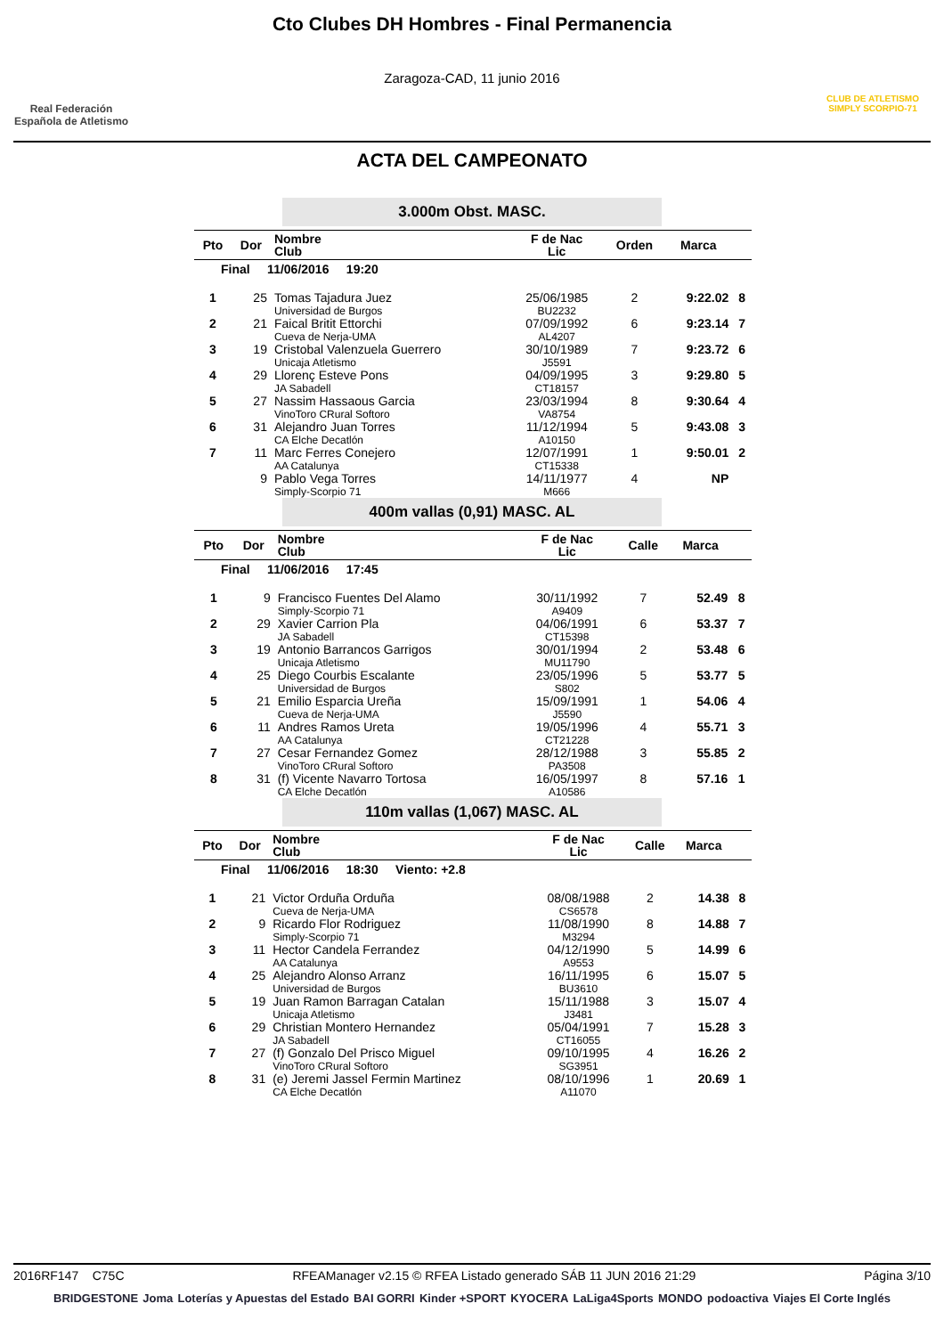Real Federación
Española de Atletismo
Cto Clubes DH Hombres - Final Permanencia
Zaragoza-CAD, 11 junio 2016
CLUB DE ATLETISMO
SIMPLY SCORPIO-71
ACTA DEL CAMPEONATO
3.000m Obst. MASC.
| Pto | Dor | Nombre Club | F de Nac Lic | Orden | Marca | |
| --- | --- | --- | --- | --- | --- | --- |
| Final 11/06/2016 19:20 | | | | | | |
| 1 | 25 | Tomas Tajadura Juez Universidad de Burgos | 25/06/1985 BU2232 | 2 | 9:22.02 | 8 |
| 2 | 21 | Faical Britit Ettorchi Cueva de Nerja-UMA | 07/09/1992 AL4207 | 6 | 9:23.14 | 7 |
| 3 | 19 | Cristobal Valenzuela Guerrero Unicaja Atletismo | 30/10/1989 J5591 | 7 | 9:23.72 | 6 |
| 4 | 29 | Llorenç Esteve Pons JA Sabadell | 04/09/1995 CT18157 | 3 | 9:29.80 | 5 |
| 5 | 27 | Nassim Hassaous Garcia VinoToro CRural Softoro | 23/03/1994 VA8754 | 8 | 9:30.64 | 4 |
| 6 | 31 | Alejandro Juan Torres CA Elche Decatlón | 11/12/1994 A10150 | 5 | 9:43.08 | 3 |
| 7 | 11 | Marc Ferres Conejero AA Catalunya | 12/07/1991 CT15338 | 1 | 9:50.01 | 2 |
| | 9 | Pablo Vega Torres Simply-Scorpio 71 | 14/11/1977 M666 | 4 | NP | |
400m vallas (0,91) MASC. AL
| Pto | Dor | Nombre Club | F de Nac Lic | Calle | Marca | |
| --- | --- | --- | --- | --- | --- | --- |
| Final 11/06/2016 17:45 | | | | | | |
| 1 | 9 | Francisco Fuentes Del Alamo Simply-Scorpio 71 | 30/11/1992 A9409 | 7 | 52.49 | 8 |
| 2 | 29 | Xavier Carrion Pla JA Sabadell | 04/06/1991 CT15398 | 6 | 53.37 | 7 |
| 3 | 19 | Antonio Barrancos Garrigos Unicaja Atletismo | 30/01/1994 MU11790 | 2 | 53.48 | 6 |
| 4 | 25 | Diego Courbis Escalante Universidad de Burgos | 23/05/1996 S802 | 5 | 53.77 | 5 |
| 5 | 21 | Emilio Esparcia Ureña Cueva de Nerja-UMA | 15/09/1991 J5590 | 1 | 54.06 | 4 |
| 6 | 11 | Andres Ramos Ureta AA Catalunya | 19/05/1996 CT21228 | 4 | 55.71 | 3 |
| 7 | 27 | Cesar Fernandez Gomez VinoToro CRural Softoro | 28/12/1988 PA3508 | 3 | 55.85 | 2 |
| 8 | 31 | (f) Vicente Navarro Tortosa CA Elche Decatlón | 16/05/1997 A10586 | 8 | 57.16 | 1 |
110m vallas (1,067) MASC. AL
| Pto | Dor | Nombre Club | F de Nac Lic | Calle | Marca | |
| --- | --- | --- | --- | --- | --- | --- |
| Final 11/06/2016 18:30 Viento: +2.8 | | | | | | |
| 1 | 21 | Victor Orduña Orduña Cueva de Nerja-UMA | 08/08/1988 CS6578 | 2 | 14.38 | 8 |
| 2 | 9 | Ricardo Flor Rodriguez Simply-Scorpio 71 | 11/08/1990 M3294 | 8 | 14.88 | 7 |
| 3 | 11 | Hector Candela Ferrandez AA Catalunya | 04/12/1990 A9553 | 5 | 14.99 | 6 |
| 4 | 25 | Alejandro Alonso Arranz Universidad de Burgos | 16/11/1995 BU3610 | 6 | 15.07 | 5 |
| 5 | 19 | Juan Ramon Barragan Catalan Unicaja Atletismo | 15/11/1988 J3481 | 3 | 15.07 | 4 |
| 6 | 29 | Christian Montero Hernandez JA Sabadell | 05/04/1991 CT16055 | 7 | 15.28 | 3 |
| 7 | 27 | (f) Gonzalo Del Prisco Miguel VinoToro CRural Softoro | 09/10/1995 SG3951 | 4 | 16.26 | 2 |
| 8 | 31 | (e) Jeremi Jassel Fermin Martinez CA Elche Decatlón | 08/10/1996 A11070 | 1 | 20.69 | 1 |
2016RF147 C75C RFEAManager v2.15 © RFEA Listado generado SÁB 11 JUN 2016 21:29 Página 3/10
BRIDGESTONE Joma Loterías y Apuestas del Estado BAI GORRI Kinder +SPORT KYOCERA LaLiga4Sports MONDO podoactiva Viajes El Corte Inglés